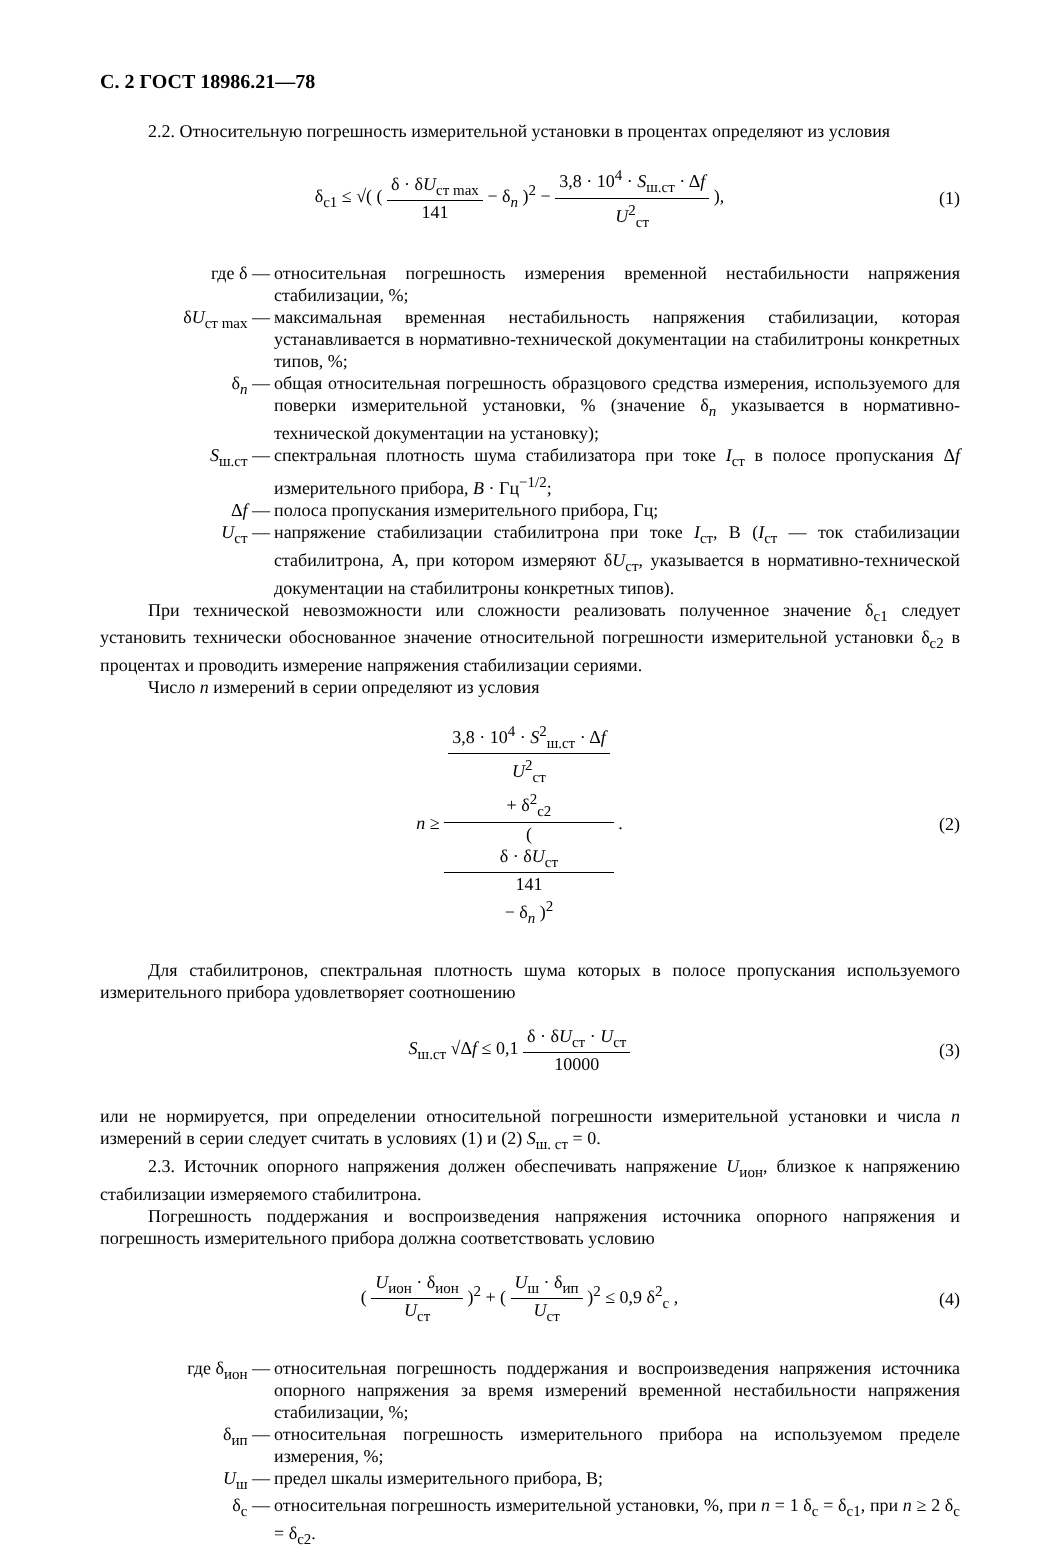С. 2 ГОСТ 18986.21—78
2.2. Относительную погрешность измерительной установки в процентах определяют из условия
δ<sub>c1</sub> ≤ √( ( δ · δU<sub>ст max</sub> 141 − δ<sub>n</sub> )<sup>2</sup> − 3,8 · 10<sup>4</sup> · S<sub>ш.ст</sub> · Δf U<sup>2</sup><sub>ст</sub> ),
(1)
где δ — относительная погрешность измерения временной нестабильности напряжения стабилизации, %;
δU<sub>ст max</sub> — максимальная временная нестабильность напряжения стабилизации, которая устанавливается в нормативно-технической документации на стабилитроны конкретных типов, %;
δ<sub>n</sub> — общая относительная погрешность образцового средства измерения, используемого для поверки измерительной установки, % (значение δ<sub>n</sub> указывается в нормативно-технической документации на установку);
S<sub>ш.ст</sub> — спектральная плотность шума стабилизатора при токе I<sub>ст</sub> в полосе пропускания Δf измерительного прибора, В · Гц<sup>−1/2</sup>;
Δf — полоса пропускания измерительного прибора, Гц;
U<sub>ст</sub> — напряжение стабилизации стабилитрона при токе I<sub>ст</sub>, В (I<sub>ст</sub> — ток стабилизации стабилитрона, А, при котором измеряют δU<sub>ст</sub>, указывается в нормативно-технической документации на стабилитроны конкретных типов).
При технической невозможности или сложности реализовать полученное значение δ<sub>c1</sub> следует установить технически обоснованное значение относительной погрешности измерительной установки δ<sub>c2</sub> в процентах и проводить измерение напряжения стабилизации сериями.
Число n измерений в серии определяют из условия
n ≥ 3,8 · 10<sup>4</sup> · S<sup>2</sup><sub>ш.ст</sub> · Δf
U<sup>2</sup><sub>ст</sub>
+ δ<sup>2</sup><sub>c2</sub> (
δ · δU<sub>ст</sub>
141
− δ<sub>n</sub> )<sup>2</sup> .
(2)
Для стабилитронов, спектральная плотность шума которых в полосе пропускания используемого измерительного прибора удовлетворяет соотношению
S<sub>ш.ст</sub> √Δf ≤ 0,1 δ · δU<sub>ст</sub> · U<sub>ст</sub> 10000
(3)
или не нормируется, при определении относительной погрешности измерительной установки и числа n измерений в серии следует считать в условиях (1) и (2) S<sub>ш. ст</sub> = 0.
2.3. Источник опорного напряжения должен обеспечивать напряжение U<sub>ион</sub>, близкое к напряжению стабилизации измеряемого стабилитрона.
Погрешность поддержания и воспроизведения напряжения источника опорного напряжения и погрешность измерительного прибора должна соответствовать условию
( U<sub>ион</sub> · δ<sub>ион</sub> U<sub>ст</sub> )<sup>2</sup> + ( U<sub>ш</sub> · δ<sub>ип</sub> U<sub>ст</sub> )<sup>2</sup> ≤ 0,9 δ<sup>2</sup><sub>c</sub> ,
(4)
где δ<sub>ион</sub> — относительная погрешность поддержания и воспроизведения напряжения источника опорного напряжения за время измерений временной нестабильности напряжения стабилизации, %;
δ<sub>ип</sub> — относительная погрешность измерительного прибора на используемом пределе измерения, %;
U<sub>ш</sub> — предел шкалы измерительного прибора, В;
δ<sub>c</sub> — относительная погрешность измерительной установки, %, при n = 1 δ<sub>c</sub> = δ<sub>c1</sub>, при n ≥ 2 δ<sub>c</sub> = δ<sub>c2</sub>.